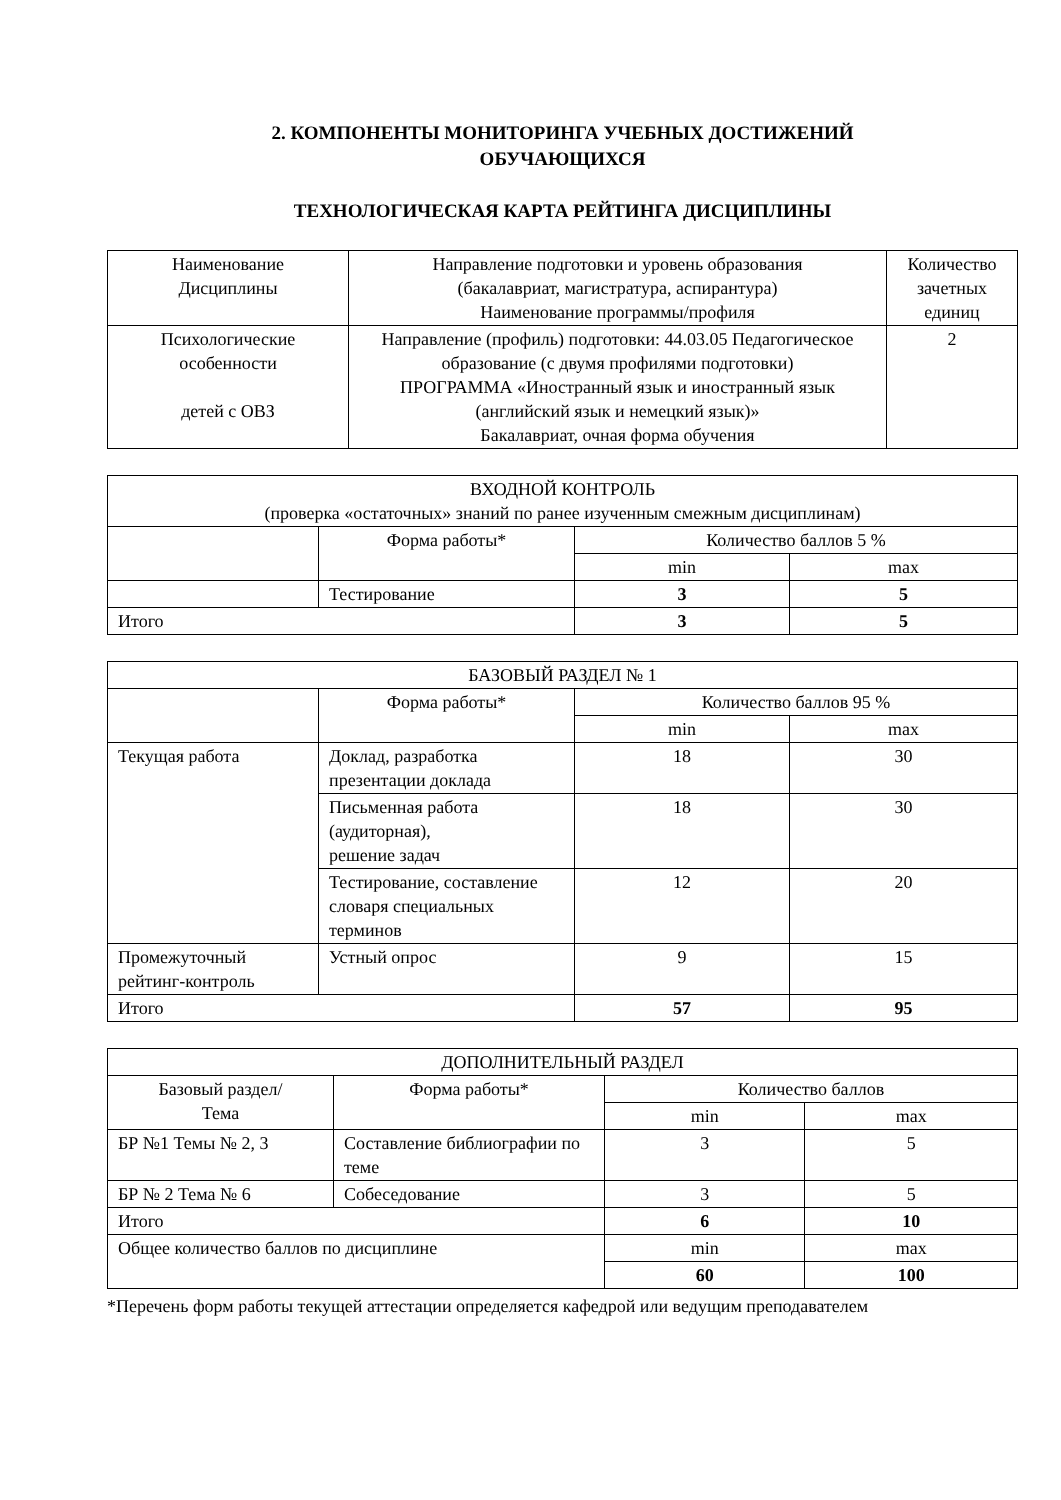2. КОМПОНЕНТЫ МОНИТОРИНГА УЧЕБНЫХ ДОСТИЖЕНИЙ
ОБУЧАЮЩИХСЯ
ТЕХНОЛОГИЧЕСКАЯ КАРТА РЕЙТИНГА ДИСЦИПЛИНЫ
| Наименование Дисциплины | Направление подготовки и уровень образования (бакалавриат, магистратура, аспирантура) Наименование программы/профиля | Количество зачетных единиц |
| --- | --- | --- |
| Психологические особенности детей с ОВЗ | Направление (профиль) подготовки: 44.03.05 Педагогическое образование (с двумя профилями подготовки) ПРОГРАММА «Иностранный язык и иностранный язык (английский язык и немецкий язык)» Бакалавриат, очная форма обучения | 2 |
| ВХОДНОЙ КОНТРОЛЬ (проверка «остаточных» знаний по ранее изученным смежным дисциплинам) | | | |
| | Форма работы* | Количество баллов 5 % | |
| | | min | max |
| | Тестирование | 3 | 5 |
| Итого | | 3 | 5 |
| БАЗОВЫЙ РАЗДЕЛ № 1 | | | |
| | Форма работы* | Количество баллов 95 % | |
| | | min | max |
| Текущая работа | Доклад, разработка презентации доклада | 18 | 30 |
| | Письменная работа (аудиторная), решение задач | 18 | 30 |
| | Тестирование, составление словаря специальных терминов | 12 | 20 |
| Промежуточный рейтинг-контроль | Устный опрос | 9 | 15 |
| Итого | | 57 | 95 |
| ДОПОЛНИТЕЛЬНЫЙ РАЗДЕЛ | | | |
| Базовый раздел/ Тема | Форма работы* | Количество баллов | |
| | | min | max |
| БР №1 Темы № 2, 3 | Составление библиографии по теме | 3 | 5 |
| БР № 2 Тема № 6 | Собеседование | 3 | 5 |
| Итого | | 6 | 10 |
| Общее количество баллов по дисциплине | | min | max |
| | | 60 | 100 |
*Перечень форм работы текущей аттестации определяется кафедрой или ведущим преподавателем